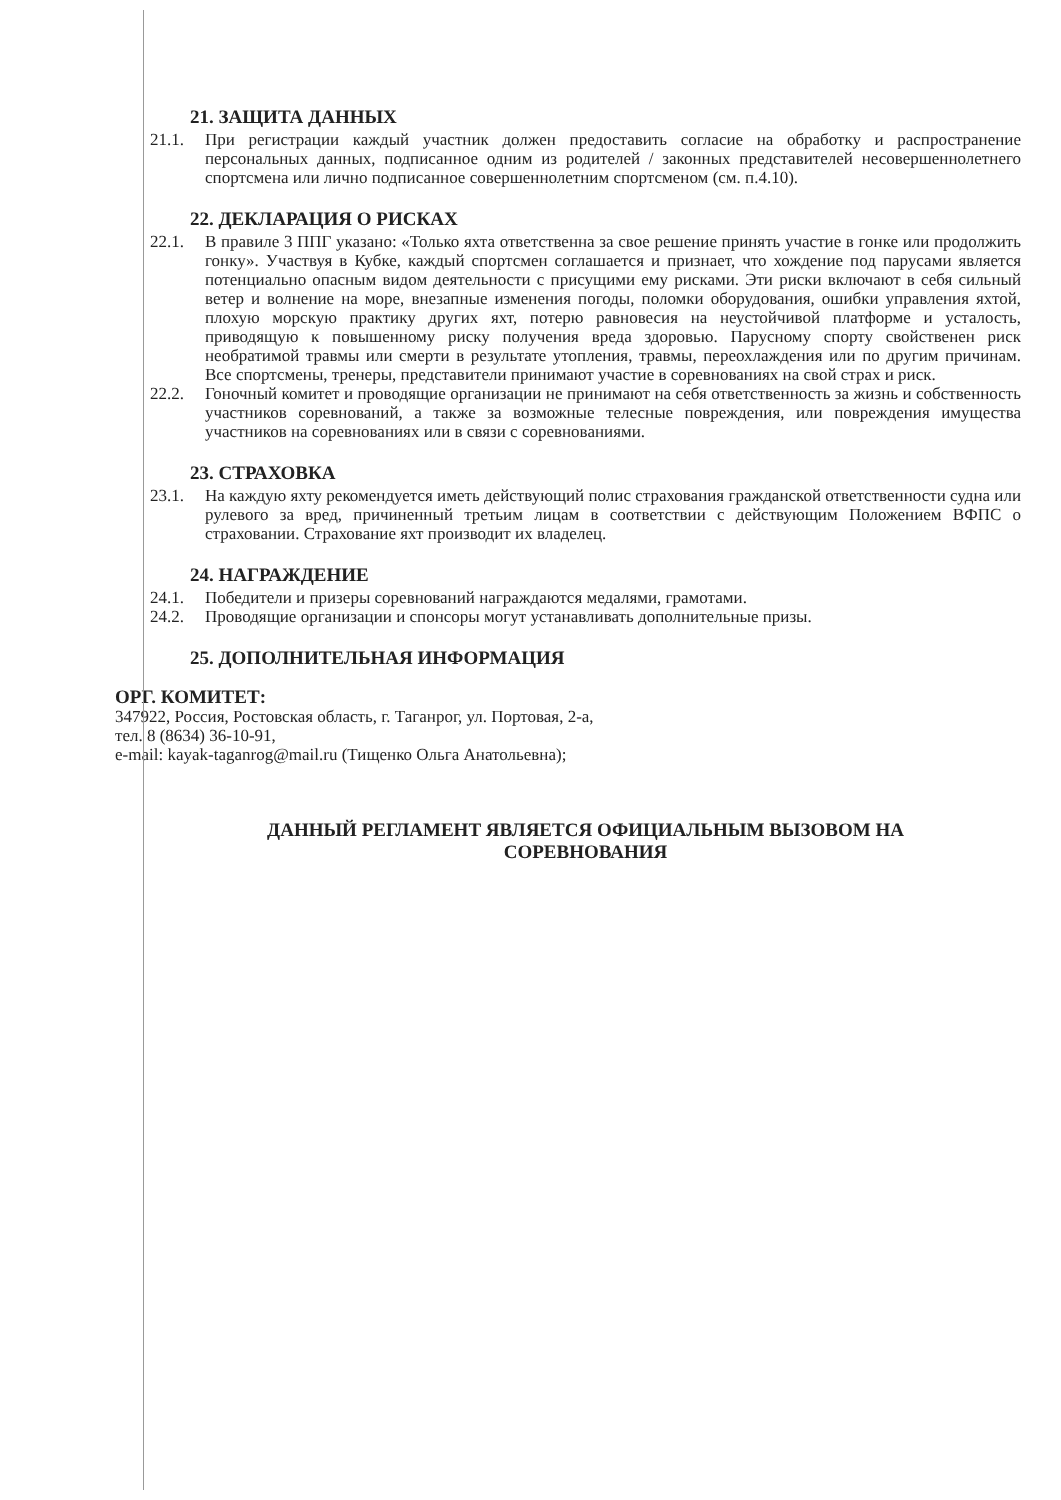21. ЗАЩИТА ДАННЫХ
21.1. При регистрации каждый участник должен предоставить согласие на обработку и распространение персональных данных, подписанное одним из родителей / законных представителей несовершеннолетнего спортсмена или лично подписанное совершеннолетним спортсменом (см. п.4.10).
22. ДЕКЛАРАЦИЯ О РИСКАХ
22.1. В правиле 3 ППГ указано: «Только яхта ответственна за свое решение принять участие в гонке или продолжить гонку». Участвуя в Кубке, каждый спортсмен соглашается и признает, что хождение под парусами является потенциально опасным видом деятельности с присущими ему рисками. Эти риски включают в себя сильный ветер и волнение на море, внезапные изменения погоды, поломки оборудования, ошибки управления яхтой, плохую морскую практику других яхт, потерю равновесия на неустойчивой платформе и усталость, приводящую к повышенному риску получения вреда здоровью. Парусному спорту свойственен риск необратимой травмы или смерти в результате утопления, травмы, переохлаждения или по другим причинам. Все спортсмены, тренеры, представители принимают участие в соревнованиях на свой страх и риск.
22.2. Гоночный комитет и проводящие организации не принимают на себя ответственность за жизнь и собственность участников соревнований, а также за возможные телесные повреждения, или повреждения имущества участников на соревнованиях или в связи с соревнованиями.
23. СТРАХОВКА
23.1. На каждую яхту рекомендуется иметь действующий полис страхования гражданской ответственности судна или рулевого за вред, причиненный третьим лицам в соответствии с действующим Положением ВФПС о страховании. Страхование яхт производит их владелец.
24. НАГРАЖДЕНИЕ
24.1. Победители и призеры соревнований награждаются медалями, грамотами.
24.2. Проводящие организации и спонсоры могут устанавливать дополнительные призы.
25. ДОПОЛНИТЕЛЬНАЯ ИНФОРМАЦИЯ
ОРГ. КОМИТЕТ:
347922, Россия, Ростовская область, г. Таганрог, ул. Портовая, 2-а,
тел. 8 (8634) 36-10-91,
e-mail: kayak-taganrog@mail.ru (Тищенко Ольга Анатольевна);
ДАННЫЙ РЕГЛАМЕНТ ЯВЛЯЕТСЯ ОФИЦИАЛЬНЫМ ВЫЗОВОМ НА
СОРЕВНОВАНИЯ